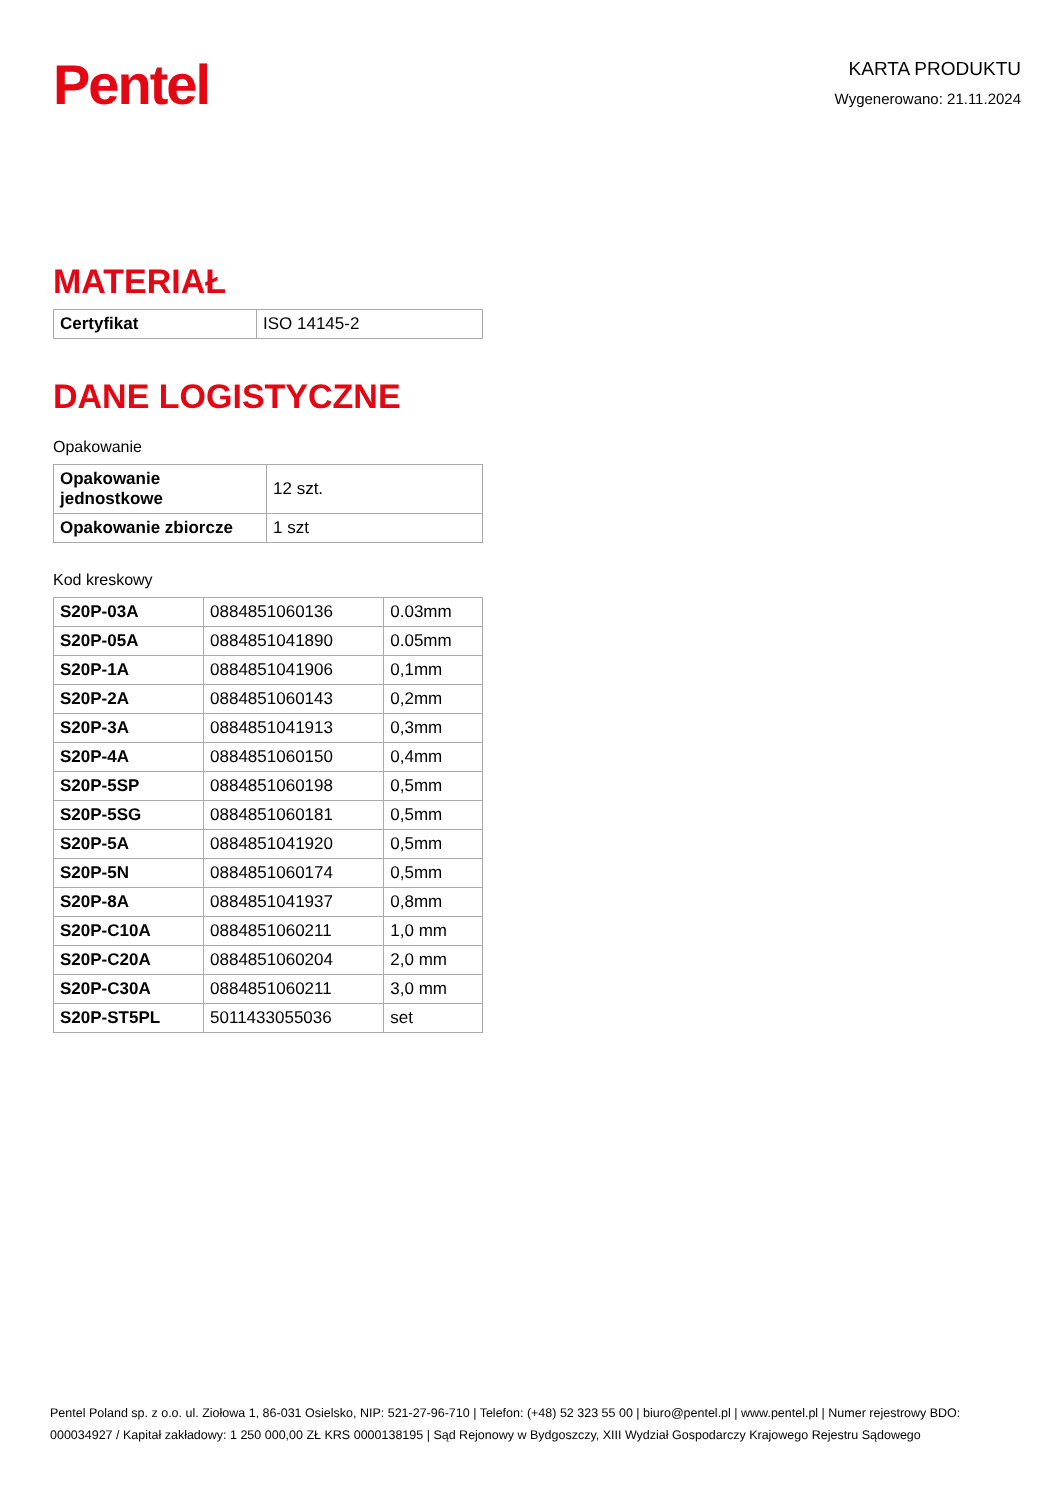Pentel
KARTA PRODUKTU
Wygenerowano: 21.11.2024
MATERIAŁ
| Certyfikat | ISO 14145-2 |
DANE LOGISTYCZNE
Opakowanie
| Opakowanie jednostkowe | 12 szt. |
| Opakowanie zbiorcze | 1 szt |
Kod kreskowy
| S20P-03A | 0884851060136 | 0.03mm |
| S20P-05A | 0884851041890 | 0.05mm |
| S20P-1A | 0884851041906 | 0,1mm |
| S20P-2A | 0884851060143 | 0,2mm |
| S20P-3A | 0884851041913 | 0,3mm |
| S20P-4A | 0884851060150 | 0,4mm |
| S20P-5SP | 0884851060198 | 0,5mm |
| S20P-5SG | 0884851060181 | 0,5mm |
| S20P-5A | 0884851041920 | 0,5mm |
| S20P-5N | 0884851060174 | 0,5mm |
| S20P-8A | 0884851041937 | 0,8mm |
| S20P-C10A | 0884851060211 | 1,0 mm |
| S20P-C20A | 0884851060204 | 2,0 mm |
| S20P-C30A | 0884851060211 | 3,0 mm |
| S20P-ST5PL | 5011433055036 | set |
Pentel Poland sp. z o.o. ul. Ziołowa 1, 86-031 Osielsko, NIP: 521-27-96-710 | Telefon: (+48) 52 323 55 00 | biuro@pentel.pl | www.pentel.pl | Numer rejestrowy BDO: 000034927 / Kapitał zakładowy: 1 250 000,00 ZŁ KRS 0000138195 | Sąd Rejonowy w Bydgoszczy, XIII Wydział Gospodarczy Krajowego Rejestru Sądowego